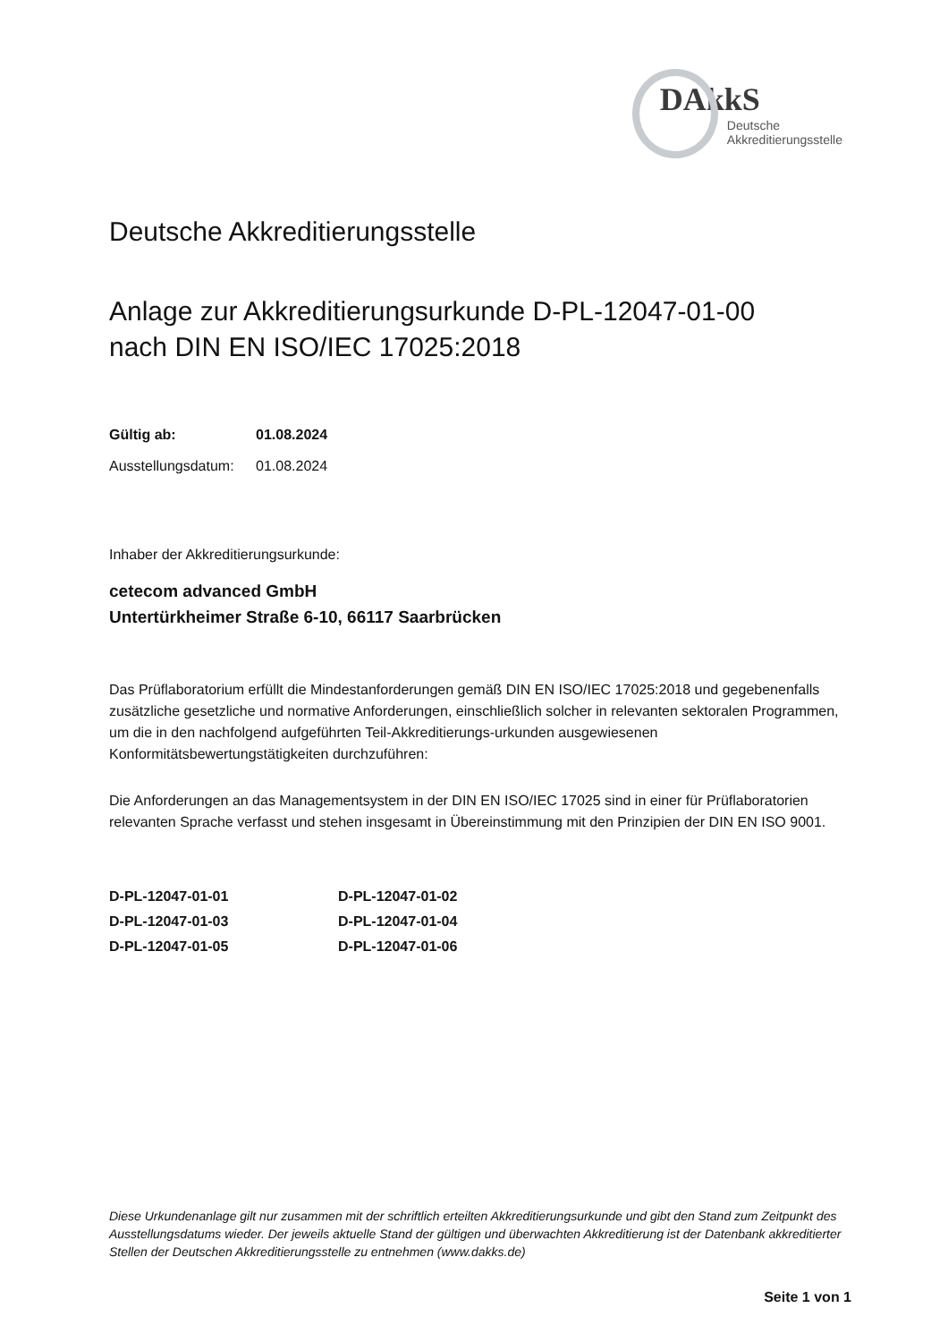DAkkS
Deutsche
Akkreditierungsstelle
Deutsche Akkreditierungsstelle
Anlage zur Akkreditierungsurkunde D-PL-12047-01-00
nach DIN EN ISO/IEC 17025:2018
Gültig ab: 01.08.2024
Ausstellungsdatum: 01.08.2024
Inhaber der Akkreditierungsurkunde:
cetecom advanced GmbH
Untertürkheimer Straße 6-10, 66117 Saarbrücken
Das Prüflaboratorium erfüllt die Mindestanforderungen gemäß DIN EN ISO/IEC 17025:2018 und gegebenenfalls zusätzliche gesetzliche und normative Anforderungen, einschließlich solcher in relevanten sektoralen Programmen, um die in den nachfolgend aufgeführten Teil-Akkreditierungs-urkunden ausgewiesenen Konformitätsbewertungstätigkeiten durchzuführen:
Die Anforderungen an das Managementsystem in der DIN EN ISO/IEC 17025 sind in einer für Prüflaboratorien relevanten Sprache verfasst und stehen insgesamt in Übereinstimmung mit den Prinzipien der DIN EN ISO 9001.
| D-PL-12047-01-01 | D-PL-12047-01-02 |
| D-PL-12047-01-03 | D-PL-12047-01-04 |
| D-PL-12047-01-05 | D-PL-12047-01-06 |
Diese Urkundenanlage gilt nur zusammen mit der schriftlich erteilten Akkreditierungsurkunde und gibt den Stand zum Zeitpunkt des Ausstellungsdatums wieder. Der jeweils aktuelle Stand der gültigen und überwachten Akkreditierung ist der Datenbank akkreditierter Stellen der Deutschen Akkreditierungsstelle zu entnehmen (www.dakks.de)
Seite 1 von 1